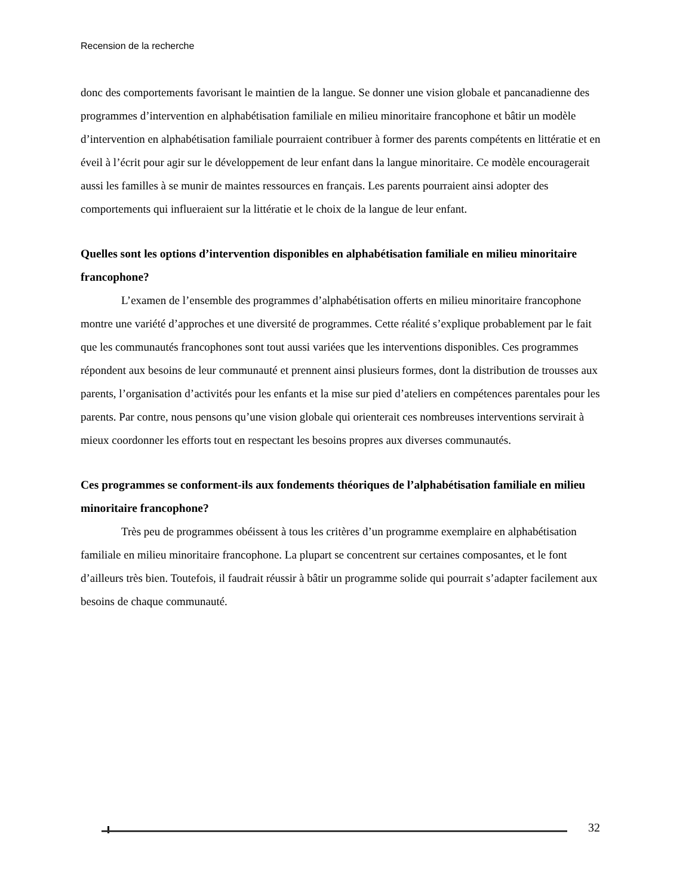Recension de la recherche
donc des comportements favorisant le maintien de la langue. Se donner une vision globale et pancanadienne des programmes d’intervention en alphabétisation familiale en milieu minoritaire francophone et bâtir un modèle d’intervention en alphabétisation familiale pourraient contribuer à former des parents compétents en littératie et en éveil à l’écrit pour agir sur le développement de leur enfant dans la langue minoritaire. Ce modèle encouragerait aussi les familles à se munir de maintes ressources en français. Les parents pourraient ainsi adopter des comportements qui influeraient sur la littératie et le choix de la langue de leur enfant.
Quelles sont les options d’intervention disponibles en alphabétisation familiale en milieu minoritaire francophone?
L’examen de l’ensemble des programmes d’alphabétisation offerts en milieu minoritaire francophone montre une variété d’approches et une diversité de programmes. Cette réalité s’explique probablement par le fait que les communautés francophones sont tout aussi variées que les interventions disponibles. Ces programmes répondent aux besoins de leur communauté et prennent ainsi plusieurs formes, dont la distribution de trousses aux parents, l’organisation d’activités pour les enfants et la mise sur pied d’ateliers en compétences parentales pour les parents. Par contre, nous pensons qu’une vision globale qui orienterait ces nombreuses interventions servirait à mieux coordonner les efforts tout en respectant les besoins propres aux diverses communautés.
Ces programmes se conforment-ils aux fondements théoriques de l’alphabétisation familiale en milieu minoritaire francophone?
Très peu de programmes obéissent à tous les critères d’un programme exemplaire en alphabétisation familiale en milieu minoritaire francophone. La plupart se concentrent sur certaines composantes, et le font d’ailleurs très bien. Toutefois, il faudrait réussir à bâtir un programme solide qui pourrait s’adapter facilement aux besoins de chaque communauté.
32